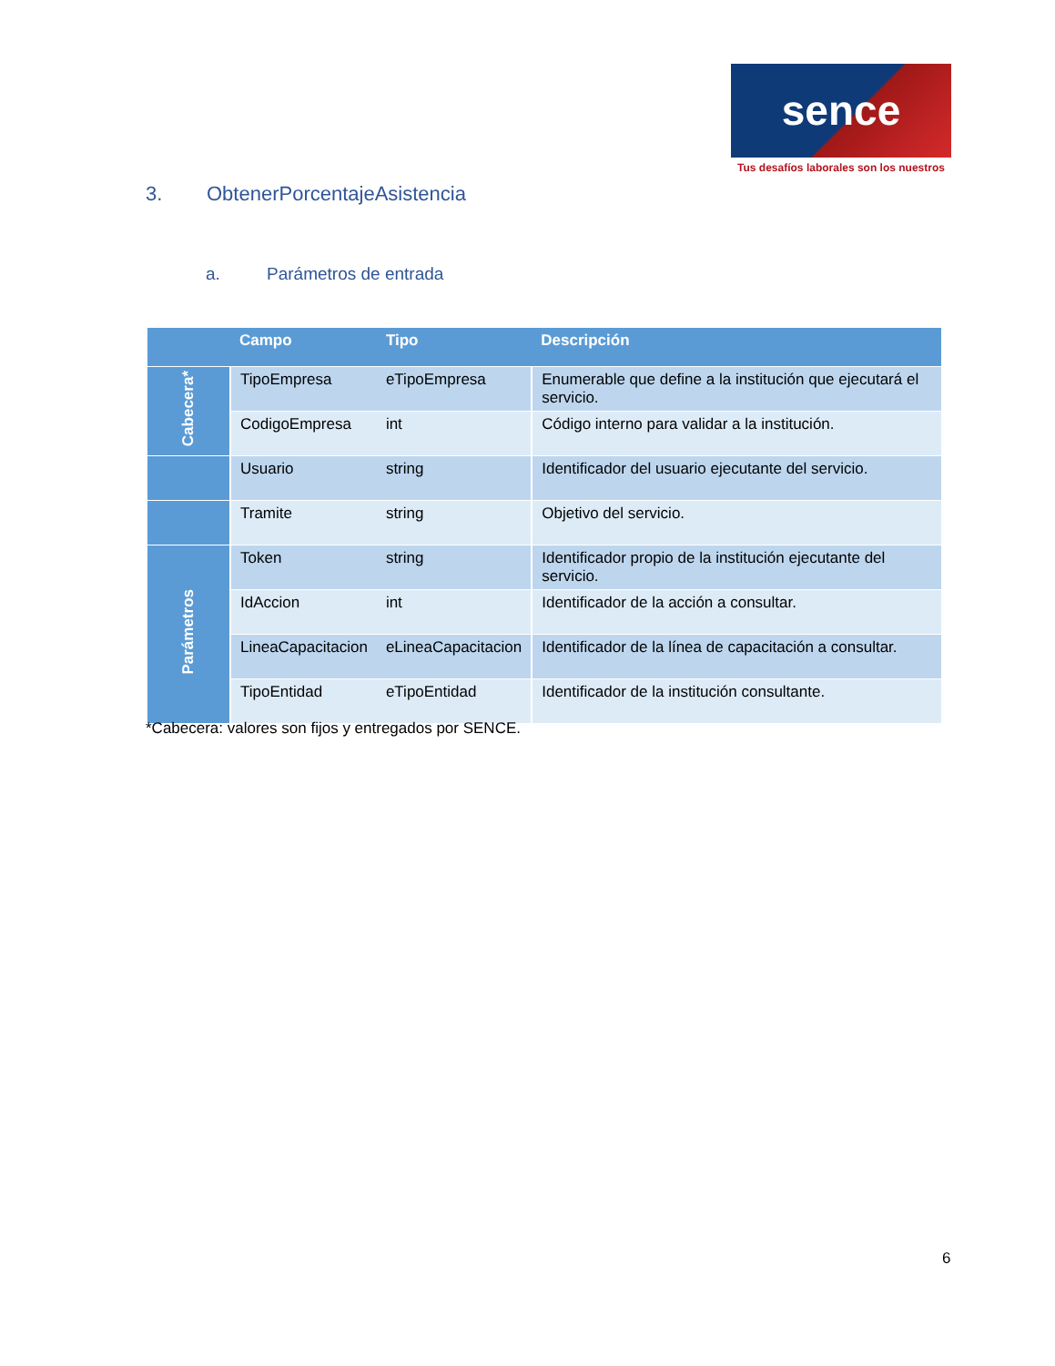sence
Tus desafíos laborales son los nuestros
3. ObtenerPorcentajeAsistencia
a. Parámetros de entrada
| | Campo | Tipo | Descripción |
| --- | --- | --- | --- |
| Cabecera* | TipoEmpresa | eTipoEmpresa | Enumerable que define a la institución que ejecutará el servicio. |
| | CodigoEmpresa | int | Código interno para validar a la institución. |
| | Usuario | string | Identificador del usuario ejecutante del servicio. |
| | Tramite | string | Objetivo del servicio. |
| Parámetros | Token | string | Identificador propio de la institución ejecutante del servicio. |
| | IdAccion | int | Identificador de la acción a consultar. |
| | LineaCapacitacion | eLineaCapacitacion | Identificador de la línea de capacitación a consultar. |
| | TipoEntidad | eTipoEntidad | Identificador de la institución consultante. |
*Cabecera: valores son fijos y entregados por SENCE.
6